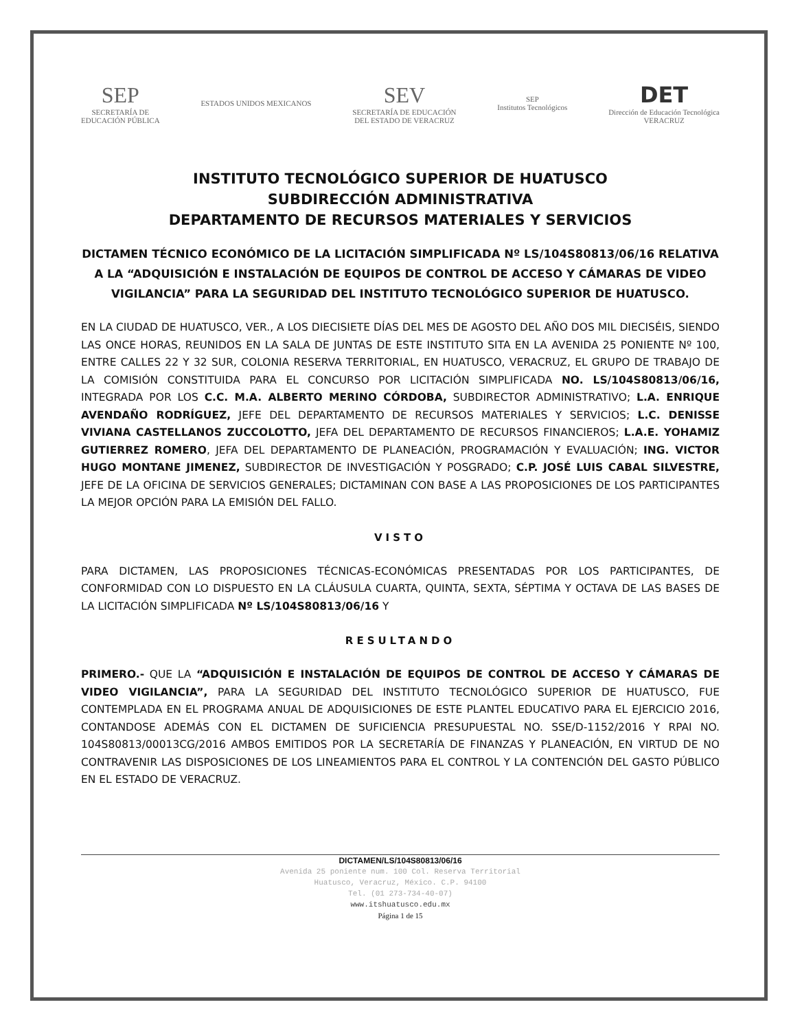SEP
SECRETARÍA DE
EDUCACIÓN PÚBLICA
ESTADOS UNIDOS MEXICANOS
SEV
SECRETARÍA DE EDUCACIÓN
DEL ESTADO DE VERACRUZ
SEP
Institutos Tecnológicos
DET
Dirección de Educación Tecnológica
VERACRUZ
INSTITUTO TECNOLÓGICO SUPERIOR DE HUATUSCO
SUBDIRECCIÓN ADMINISTRATIVA
DEPARTAMENTO DE RECURSOS MATERIALES Y SERVICIOS
DICTAMEN TÉCNICO ECONÓMICO DE LA LICITACIÓN SIMPLIFICADA Nº LS/104S80813/06/16 RELATIVA A LA “ADQUISICIÓN E INSTALACIÓN DE EQUIPOS DE CONTROL DE ACCESO Y CÁMARAS DE VIDEO VIGILANCIA” PARA LA SEGURIDAD DEL INSTITUTO TECNOLÓGICO SUPERIOR DE HUATUSCO.
EN LA CIUDAD DE HUATUSCO, VER., A LOS DIECISIETE DÍAS DEL MES DE AGOSTO DEL AÑO DOS MIL DIECISÉIS, SIENDO LAS ONCE HORAS, REUNIDOS EN LA SALA DE JUNTAS DE ESTE INSTITUTO SITA EN LA AVENIDA 25 PONIENTE Nº 100, ENTRE CALLES 22 Y 32 SUR, COLONIA RESERVA TERRITORIAL, EN HUATUSCO, VERACRUZ, EL GRUPO DE TRABAJO DE LA COMISIÓN CONSTITUIDA PARA EL CONCURSO POR LICITACIÓN SIMPLIFICADA NO. LS/104S80813/06/16, INTEGRADA POR LOS C.C. M.A. ALBERTO MERINO CÓRDOBA, SUBDIRECTOR ADMINISTRATIVO; L.A. ENRIQUE AVENDAÑO RODRÍGUEZ, JEFE DEL DEPARTAMENTO DE RECURSOS MATERIALES Y SERVICIOS; L.C. DENISSE VIVIANA CASTELLANOS ZUCCOLOTTO, JEFA DEL DEPARTAMENTO DE RECURSOS FINANCIEROS; L.A.E. YOHAMIZ GUTIERREZ ROMERO, JEFA DEL DEPARTAMENTO DE PLANEACIÓN, PROGRAMACIÓN Y EVALUACIÓN; ING. VICTOR HUGO MONTANE JIMENEZ, SUBDIRECTOR DE INVESTIGACIÓN Y POSGRADO; C.P. JOSÉ LUIS CABAL SILVESTRE, JEFE DE LA OFICINA DE SERVICIOS GENERALES; DICTAMINAN CON BASE A LAS PROPOSICIONES DE LOS PARTICIPANTES LA MEJOR OPCIÓN PARA LA EMISIÓN DEL FALLO.
VISTO
PARA DICTAMEN, LAS PROPOSICIONES TÉCNICAS-ECONÓMICAS PRESENTADAS POR LOS PARTICIPANTES, DE CONFORMIDAD CON LO DISPUESTO EN LA CLÁUSULA CUARTA, QUINTA, SEXTA, SÉPTIMA Y OCTAVA DE LAS BASES DE LA LICITACIÓN SIMPLIFICADA Nº LS/104S80813/06/16 Y
RESULTANDO
PRIMERO.- QUE LA “ADQUISICIÓN E INSTALACIÓN DE EQUIPOS DE CONTROL DE ACCESO Y CÁMARAS DE VIDEO VIGILANCIA”, PARA LA SEGURIDAD DEL INSTITUTO TECNOLÓGICO SUPERIOR DE HUATUSCO, FUE CONTEMPLADA EN EL PROGRAMA ANUAL DE ADQUISICIONES DE ESTE PLANTEL EDUCATIVO PARA EL EJERCICIO 2016, CONTANDOSE ADEMÁS CON EL DICTAMEN DE SUFICIENCIA PRESUPUESTAL NO. SSE/D-1152/2016 Y RPAI NO. 104S80813/00013CG/2016 AMBOS EMITIDOS POR LA SECRETARÍA DE FINANZAS Y PLANEACIÓN, EN VIRTUD DE NO CONTRAVENIR LAS DISPOSICIONES DE LOS LINEAMIENTOS PARA EL CONTROL Y LA CONTENCIÓN DEL GASTO PÚBLICO EN EL ESTADO DE VERACRUZ.
DICTAMEN/LS/104S80813/06/16
Avenida 25 poniente num. 100 Col. Reserva Territorial
Huatusco, Veracruz, México. C.P. 94100
Tel. (01 273-734-40-07)
www.itshuatusco.edu.mx
Página 1 de 15